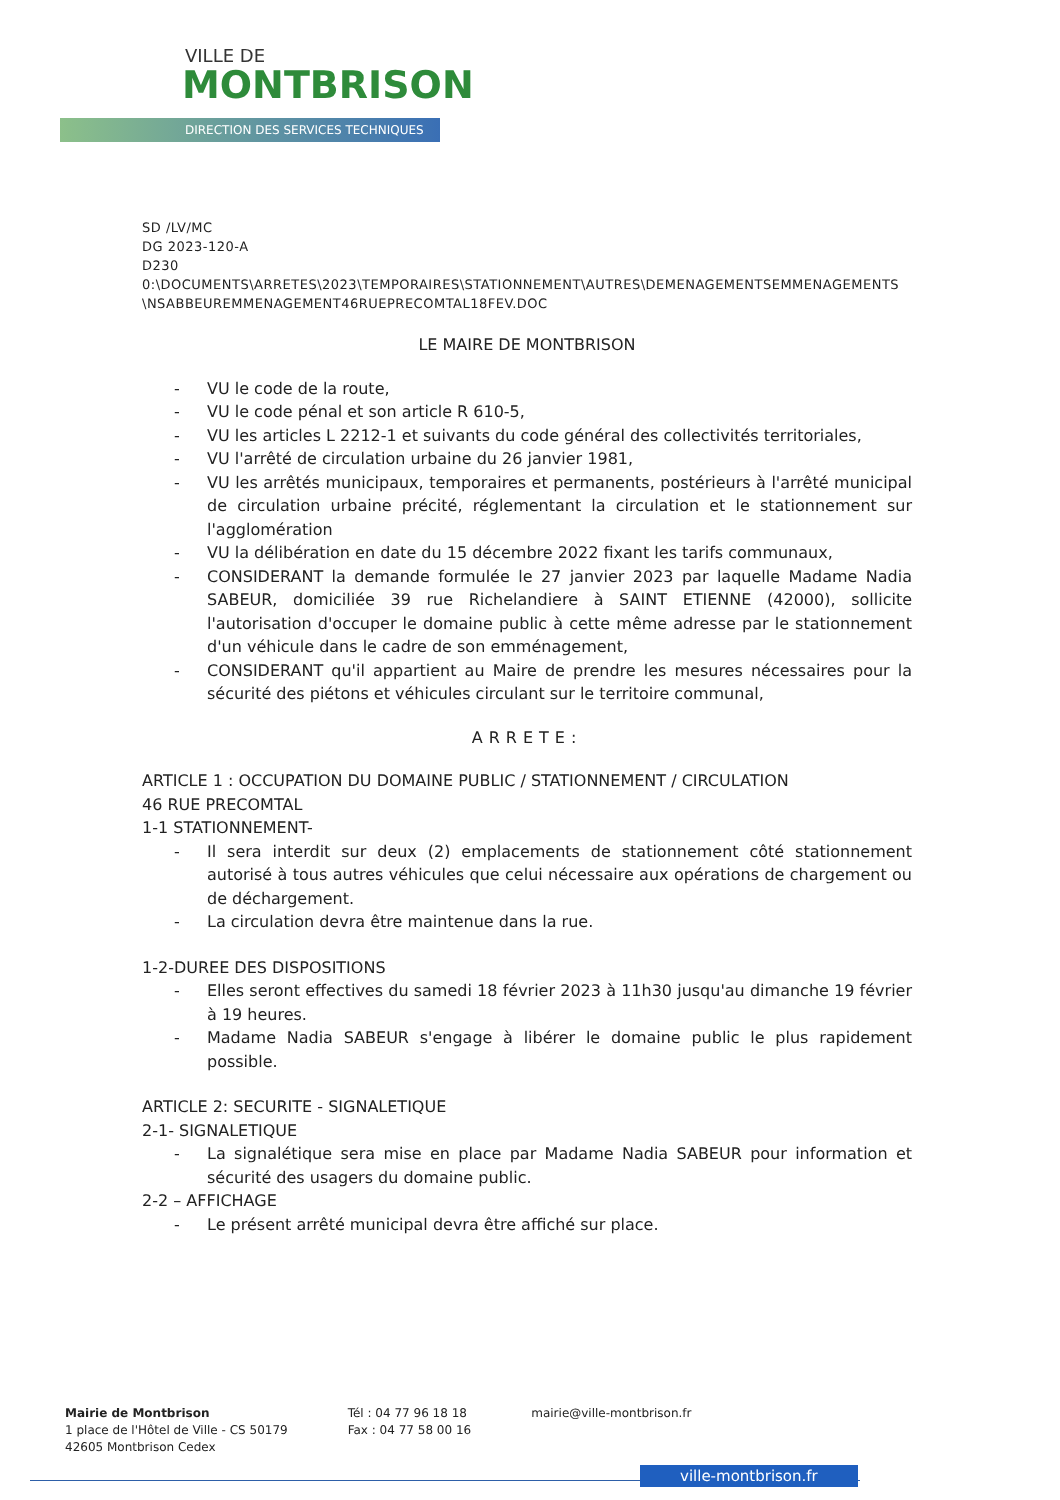VILLE DE
MONTBRISON
DIRECTION DES SERVICES TECHNIQUES
SD /LV/MC
DG 2023-120-A
D230
0:\DOCUMENTS\ARRETES\2023\TEMPORAIRES\STATIONNEMENT\AUTRES\DEMENAGEMENTSEMMENAGEMENTS\NSABBEUREMMENAGEMENT46RUEPRECOMTAL18FEV.DOC
LE MAIRE DE MONTBRISON
- VU le code de la route,
- VU le code pénal et son article R 610-5,
- VU les articles L 2212-1 et suivants du code général des collectivités territoriales,
- VU l'arrêté de circulation urbaine du 26 janvier 1981,
- VU les arrêtés municipaux, temporaires et permanents, postérieurs à l'arrêté municipal de circulation urbaine précité, réglementant la circulation et le stationnement sur l'agglomération
- VU la délibération en date du 15 décembre 2022 fixant les tarifs communaux,
- CONSIDERANT la demande formulée le 27 janvier 2023 par laquelle Madame Nadia SABEUR, domiciliée 39 rue Richelandiere à SAINT ETIENNE (42000), sollicite l'autorisation d'occuper le domaine public à cette même adresse par le stationnement d'un véhicule dans le cadre de son emménagement,
- CONSIDERANT qu'il appartient au Maire de prendre les mesures nécessaires pour la sécurité des piétons et véhicules circulant sur le territoire communal,
ARRETE:
ARTICLE 1 : OCCUPATION DU DOMAINE PUBLIC / STATIONNEMENT / CIRCULATION
46 RUE PRECOMTAL
1-1 STATIONNEMENT-
- Il sera interdit sur deux (2) emplacements de stationnement côté stationnement autorisé à tous autres véhicules que celui nécessaire aux opérations de chargement ou de déchargement.
- La circulation devra être maintenue dans la rue.
1-2-DUREE DES DISPOSITIONS
- Elles seront effectives du samedi 18 février 2023 à 11h30 jusqu'au dimanche 19 février à 19 heures.
- Madame Nadia SABEUR s'engage à libérer le domaine public le plus rapidement possible.
ARTICLE 2: SECURITE - SIGNALETIQUE
2-1- SIGNALETIQUE
- La signalétique sera mise en place par Madame Nadia SABEUR pour information et sécurité des usagers du domaine public.
2-2 – AFFICHAGE
- Le présent arrêté municipal devra être affiché sur place.
Mairie de Montbrison
1 place de l'Hôtel de Ville - CS 50179
42605 Montbrison Cedex
Tél : 04 77 96 18 18
Fax : 04 77 58 00 16
mairie@ville-montbrison.fr
ville-montbrison.fr